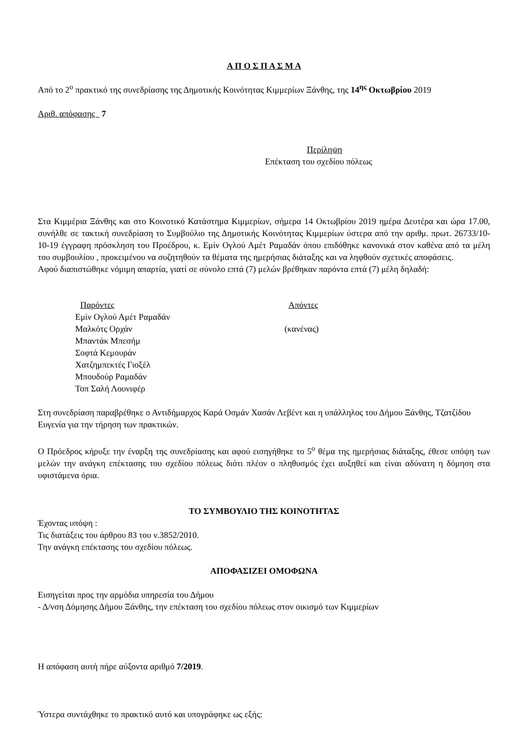Α Π Ο Σ Π Α Σ Μ Α
Από το 2<sup>ο</sup> πρακτικό της συνεδρίασης της Δημοτικής Κοινότητας Κιμμερίων Ξάνθης, της 14<sup>ης</sup> Οκτωβρίου 2019
Αριθ. απόφασης 7
Περίληψη
Επέκταση του σχεδίου πόλεως
Στα Κιμμέρια Ξάνθης και στο Κοινοτικό Κατάστημα Κιμμερίων, σήμερα 14 Οκτωβρίου 2019 ημέρα Δευτέρα και ώρα 17.00, συνήλθε σε τακτική συνεδρίαση το Συμβούλιο της Δημοτικής Κοινότητας Κιμμερίων ύστερα από την αριθμ. πρωτ. 26733/10-10-19 έγγραφη πρόσκληση του Προέδρου, κ. Εμίν Ογλού Αμέτ Ραμαδάν όπου επιδόθηκε κανονικά στον καθένα από τα μέλη του συμβουλίου , προκειμένου να συζητηθούν τα θέματα της ημερήσιας διάταξης και να ληφθούν σχετικές αποφάσεις.
Αφού διαπιστώθηκε νόμιμη απαρτία, γιατί σε σύνολο επτά (7) μελών βρέθηκαν παρόντα επτά (7) μέλη δηλαδή:
| Παρόντες | Απόντες |
| Εμίν Ογλού Αμέτ Ραμαδάν | |
| Μαλκότς Ορχάν | (κανένας) |
| Μπαντάκ Μπεσήμ | |
| Σοφτά Κεμουράν | |
| Χατζημπεκτές Γιοξέλ | |
| Μπουδούρ Ραμαδάν | |
| Τοπ Σαλή Λουνιφέρ | |
Στη συνεδρίαση παραβρέθηκε ο Αντιδήμαρχος Καρά Οσμάν Χασάν Λεβέντ και η υπάλληλος του Δήμου Ξάνθης, Τζατζίδου Ευγενία για την τήρηση των πρακτικών.
Ο Πρόεδρος κήρυξε την έναρξη της συνεδρίασης και αφού εισηγήθηκε το 5<sup>ο</sup> θέμα της ημερήσιας διάταξης, έθεσε υπόψη των μελών την ανάγκη επέκτασης του σχεδίου πόλεως διότι πλέον ο πληθυσμός έχει αυξηθεί και είναι αδύνατη η δόμηση στα υφιστάμενα όρια.
ΤΟ ΣΥΜΒΟΥΛΙΟ ΤΗΣ ΚΟΙΝΟΤΗΤΑΣ
Έχοντας υπόψη :
Τις διατάξεις του άρθρου 83 του ν.3852/2010.
Την ανάγκη επέκτασης του σχεδίου πόλεως.
ΑΠΟΦΑΣΙΖΕΙ ΟΜΟΦΩΝΑ
Εισηγείται προς την αρμόδια υπηρεσία του Δήμου
- Δ/νση Δόμησης Δήμου Ξάνθης, την επέκταση του σχεδίου πόλεως στον οικισμό των Κιμμερίων
Η απόφαση αυτή πήρε αύξοντα αριθμό 7/2019.
Ύστερα συντάχθηκε το πρακτικό αυτό και υπογράφηκε ως εξής: